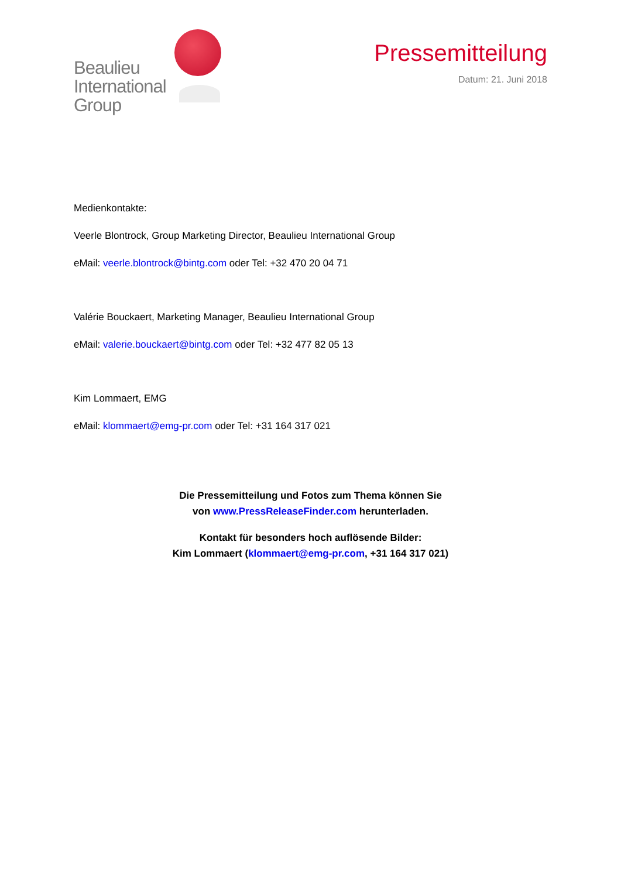Beaulieu
International
Group
Pressemitteilung
Datum: 21. Juni 2018
Medienkontakte:
Veerle Blontrock, Group Marketing Director, Beaulieu International Group
eMail: veerle.blontrock@bintg.com oder Tel: +32 470 20 04 71
Valérie Bouckaert, Marketing Manager, Beaulieu International Group
eMail: valerie.bouckaert@bintg.com oder Tel: +32 477 82 05 13
Kim Lommaert, EMG
eMail: klommaert@emg-pr.com oder Tel: +31 164 317 021
Die Pressemitteilung und Fotos zum Thema können Sie
von www.PressReleaseFinder.com herunterladen.
Kontakt für besonders hoch auflösende Bilder:
Kim Lommaert (klommaert@emg-pr.com, +31 164 317 021)